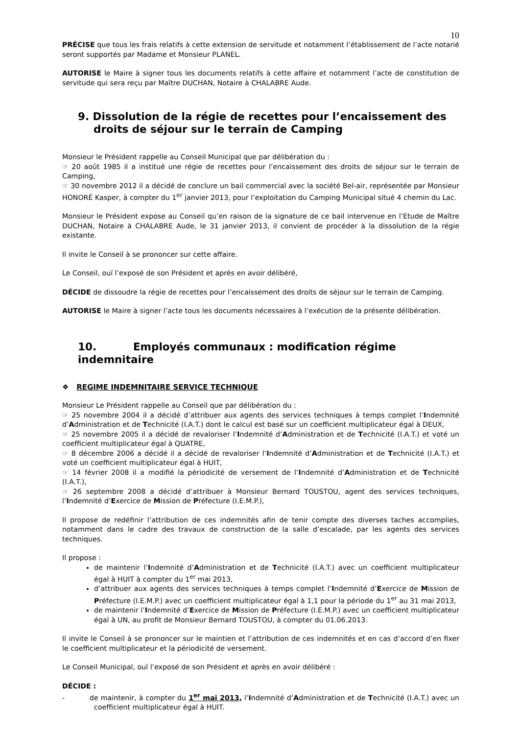10
PRÉCISE que tous les frais relatifs à cette extension de servitude et notamment l’établissement de l’acte notarié seront supportés par Madame et Monsieur PLANEL.
AUTORISE le Maire à signer tous les documents relatifs à cette affaire et notamment l’acte de constitution de servitude qui sera reçu par Maître DUCHAN, Notaire à CHALABRE Aude.
9. Dissolution de la régie de recettes pour l’encaissement des droits de séjour sur le terrain de Camping
Monsieur le Président rappelle au Conseil Municipal que par délibération du :
☞ 20 août 1985 il a institué une régie de recettes pour l’encaissement des droits de séjour sur le terrain de Camping,
☞ 30 novembre 2012 il a décidé de conclure un bail commercial avec la société Bel-air, représentée par Monsieur HONORÉ Kasper, à compter du 1<sup>er</sup> janvier 2013, pour l’exploitation du Camping Municipal situé 4 chemin du Lac.
Monsieur le Président expose au Conseil qu’en raison de la signature de ce bail intervenue en l’Etude de Maître DUCHAN, Notaire à CHALABRE Aude, le 31 janvier 2013, il convient de procéder à la dissolution de la régie existante.
Il invite le Conseil à se prononcer sur cette affaire.
Le Conseil, ouï l’exposé de son Président et après en avoir délibéré,
DÉCIDE de dissoudre la régie de recettes pour l’encaissement des droits de séjour sur le terrain de Camping.
AUTORISE le Maire à signer l’acte tous les documents nécessaires à l’exécution de la présente délibération.
10. Employés communaux : modification régime indemnitaire
❖ REGIME INDEMNITAIRE SERVICE TECHNIQUE
Monsieur Le Président rappelle au Conseil que par délibération du :
☞ 25 novembre 2004 il a décidé d’attribuer aux agents des services techniques à temps complet l’Indemnité d’Administration et de Technicité (I.A.T.) dont le calcul est basé sur un coefficient multiplicateur égal à DEUX,
☞ 25 novembre 2005 il a décidé de revaloriser l’Indemnité d’Administration et de Technicité (I.A.T.) et voté un coefficient multiplicateur égal à QUATRE,
☞ 8 décembre 2006 a décidé il a décidé de revaloriser l’Indemnité d’Administration et de Technicité (I.A.T.) et voté un coefficient multiplicateur égal à HUIT,
☞ 14 février 2008 il a modifié la périodicité de versement de l’Indemnité d’Administration et de Technicité (I.A.T.),
☞ 26 septembre 2008 a décidé d’attribuer à Monsieur Bernard TOUSTOU, agent des services techniques, l’Indemnité d’Exercice de Mission de Préfecture (I.E.M.P.),
Il propose de redéfinir l’attribution de ces indemnités afin de tenir compte des diverses taches accomplies, notamment dans le cadre des travaux de construction de la salle d’escalade, par les agents des services techniques.
Il propose :
de maintenir l’Indemnité d’Administration et de Technicité (I.A.T.) avec un coefficient multiplicateur égal à HUIT à compter du 1<sup>er</sup> mai 2013,
d’attribuer aux agents des services techniques à temps complet l’Indemnité d’Exercice de Mission de Préfecture (I.E.M.P.) avec un coefficient multiplicateur égal à 1,1 pour la période du 1<sup>er</sup> au 31 mai 2013,
de maintenir l’Indemnité d’Exercice de Mission de Préfecture (I.E.M.P.) avec un coefficient multiplicateur égal à UN, au profit de Monsieur Bernard TOUSTOU, à compter du 01.06.2013.
Il invite le Conseil à se prononcer sur le maintien et l’attribution de ces indemnités et en cas d’accord d’en fixer le coefficient multiplicateur et la périodicité de versement.
Le Conseil Municipal, ouï l’exposé de son Président et après en avoir délibéré :
DÉCIDE :
- de maintenir, à compter du 1<sup>er</sup> mai 2013, l’Indemnité d’Administration et de Technicité (I.A.T.) avec un coefficient multiplicateur égal à HUIT.